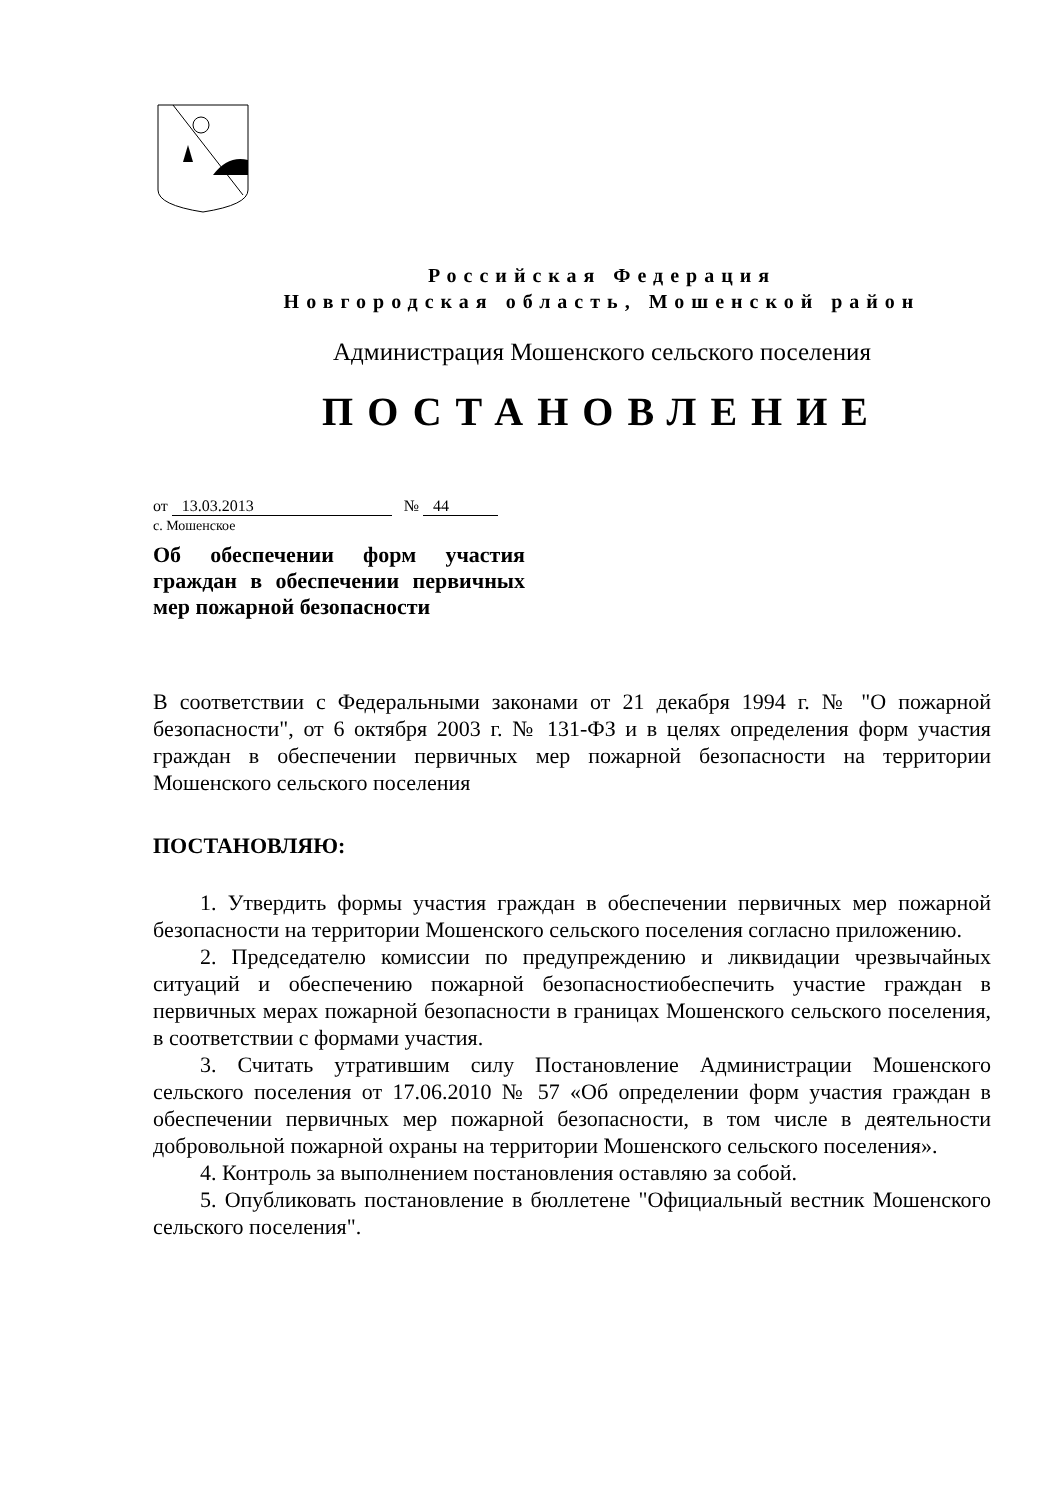Российская Федерация
Новгородская область, Мошенской район
Администрация Мошенского сельского поселения
ПОСТАНОВЛЕНИЕ
от 13.03.2013 № 44
с. Мошенское
Об обеспечении форм участия граждан в обеспечении первичных мер пожарной безопасности
В соответствии с Федеральными законами от 21 декабря 1994 г. № "О пожарной безопасности", от 6 октября 2003 г. № 131-ФЗ и в целях определения форм участия граждан в обеспечении первичных мер пожарной безопасности на территории Мошенского сельского поселения
ПОСТАНОВЛЯЮ:
1. Утвердить формы участия граждан в обеспечении первичных мер пожарной безопасности на территории Мошенского сельского поселения согласно приложению.
2. Председателю комиссии по предупреждению и ликвидации чрезвычайных ситуаций и обеспечению пожарной безопасностиобеспечить участие граждан в первичных мерах пожарной безопасности в границах Мошенского сельского поселения, в соответствии с формами участия.
3. Считать утратившим силу Постановление Администрации Мошенского сельского поселения от 17.06.2010 № 57 «Об определении форм участия граждан в обеспечении первичных мер пожарной безопасности, в том числе в деятельности добровольной пожарной охраны на территории Мошенского сельского поселения».
4. Контроль за выполнением постановления оставляю за собой.
5. Опубликовать постановление в бюллетене "Официальный вестник Мошенского сельского поселения".